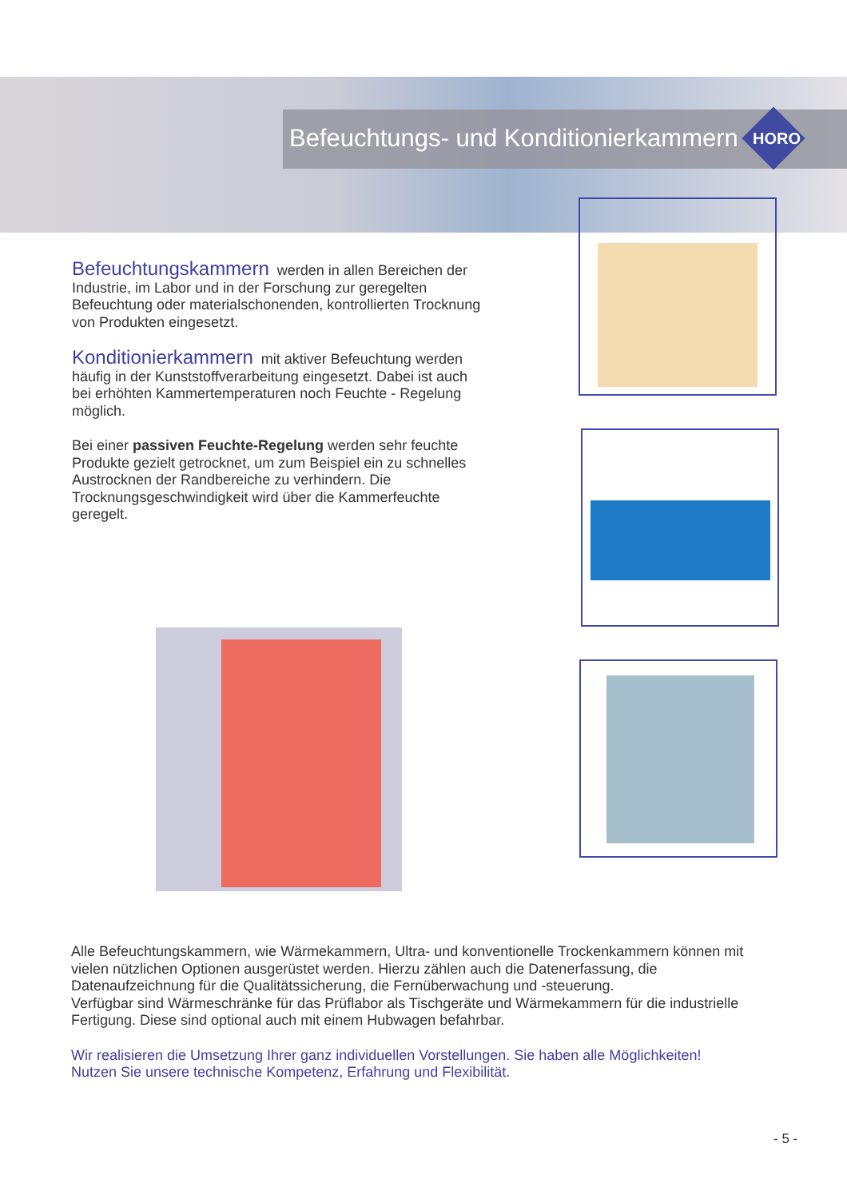Befeuchtungs- und Konditionierkammern
HORO
Befeuchtungskammern werden in allen Bereichen der Industrie, im Labor und in der Forschung zur geregelten Befeuchtung oder materialschonenden, kontrollierten Trocknung von Produkten eingesetzt.
Konditionierkammern mit aktiver Befeuchtung werden häufig in der Kunststoffverarbeitung eingesetzt. Dabei ist auch bei erhöhten Kammertemperaturen noch Feuchte - Regelung möglich.
Bei einer passiven Feuchte-Regelung werden sehr feuchte Produkte gezielt getrocknet, um zum Beispiel ein zu schnelles Austrocknen der Randbereiche zu verhindern. Die Trocknungsgeschwindigkeit wird über die Kammerfeuchte geregelt.
Alle Befeuchtungskammern, wie Wärmekammern, Ultra- und konventionelle Trockenkammern können mit vielen nützlichen Optionen ausgerüstet werden. Hierzu zählen auch die Datenerfassung, die Datenaufzeichnung für die Qualitätssicherung, die Fernüberwachung und -steuerung.
Verfügbar sind Wärmeschränke für das Prüflabor als Tischgeräte und Wärmekammern für die industrielle Fertigung. Diese sind optional auch mit einem Hubwagen befahrbar.
Wir realisieren die Umsetzung Ihrer ganz individuellen Vorstellungen. Sie haben alle Möglichkeiten!
Nutzen Sie unsere technische Kompetenz, Erfahrung und Flexibilität.
- 5 -